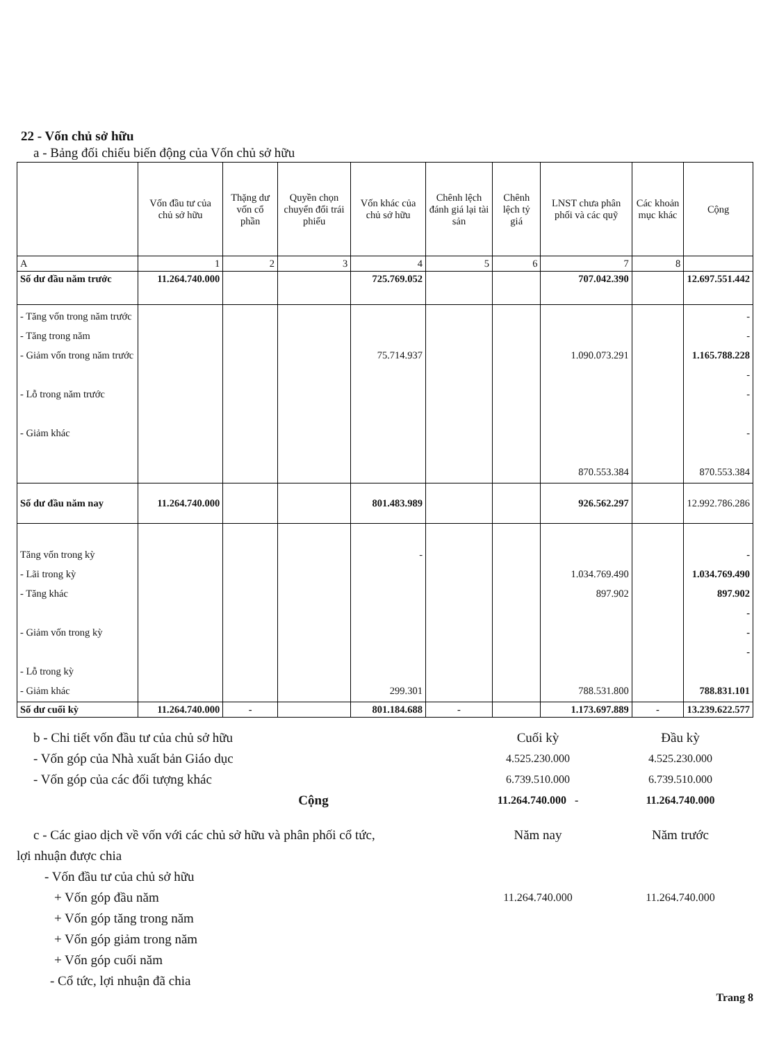22 - Vốn chủ sở hữu
a - Bảng đối chiếu biến động của Vốn chủ sở hữu
| | Vốn đầu tư của chủ sở hữu | Thặng dư vốn cổ phần | Quyền chọn chuyển đổi trái phiếu | Vốn khác của chủ sở hữu | Chênh lệch đánh giá lại tài sản | Chênh lệch tỷ giá | LNST chưa phân phối và các quỹ | Các khoản mục khác | Cộng |
| --- | --- | --- | --- | --- | --- | --- | --- | --- | --- |
| A | 1 | 2 | 3 | 4 | 5 | 6 | 7 | 8 | |
| Số dư đầu năm trước | 11.264.740.000 | | | 725.769.052 | | | 707.042.390 | | 12.697.551.442 |
| - Tăng vốn trong năm trước - Tăng trong năm - Giảm vốn trong năm trước - Lỗ trong năm trước - Giảm khác | | | | 75.714.937 | | | 1.090.073.291 870.553.384 | | - - 1.165.788.228 - - - 870.553.384 |
| Số dư đầu năm nay | 11.264.740.000 | | | 801.483.989 | | | 926.562.297 | | 12.992.786.286 |
| Tăng vốn trong kỳ - Lãi trong kỳ - Tăng khác - Giảm vốn trong kỳ - Lỗ trong kỳ - Giảm khác | | | | - 299.301 | | | 1.034.769.490 897.902 788.531.800 | | - 1.034.769.490 897.902 - - - 788.831.101 |
| Số dư cuối kỳ | 11.264.740.000 | - | | 801.184.688 | - | | 1.173.697.889 | - | 13.239.622.577 |
b - Chi tiết vốn đầu tư của chủ sở hữu Cuối kỳ Đầu kỳ
- Vốn góp của Nhà xuất bản Giáo dục 4.525.230.000 4.525.230.000
- Vốn góp của các đối tượng khác 6.739.510.000 6.739.510.000
Cộng 11.264.740.000 - 11.264.740.000
c - Các giao dịch về vốn với các chủ sở hữu và phân phối cổ tức, Năm nay Năm trước
lợi nhuận được chia
- Vốn đầu tư của chủ sở hữu
+ Vốn góp đầu năm 11.264.740.000 11.264.740.000
+ Vốn góp tăng trong năm
+ Vốn góp giảm trong năm
+ Vốn góp cuối năm
- Cổ tức, lợi nhuận đã chia
Trang 8